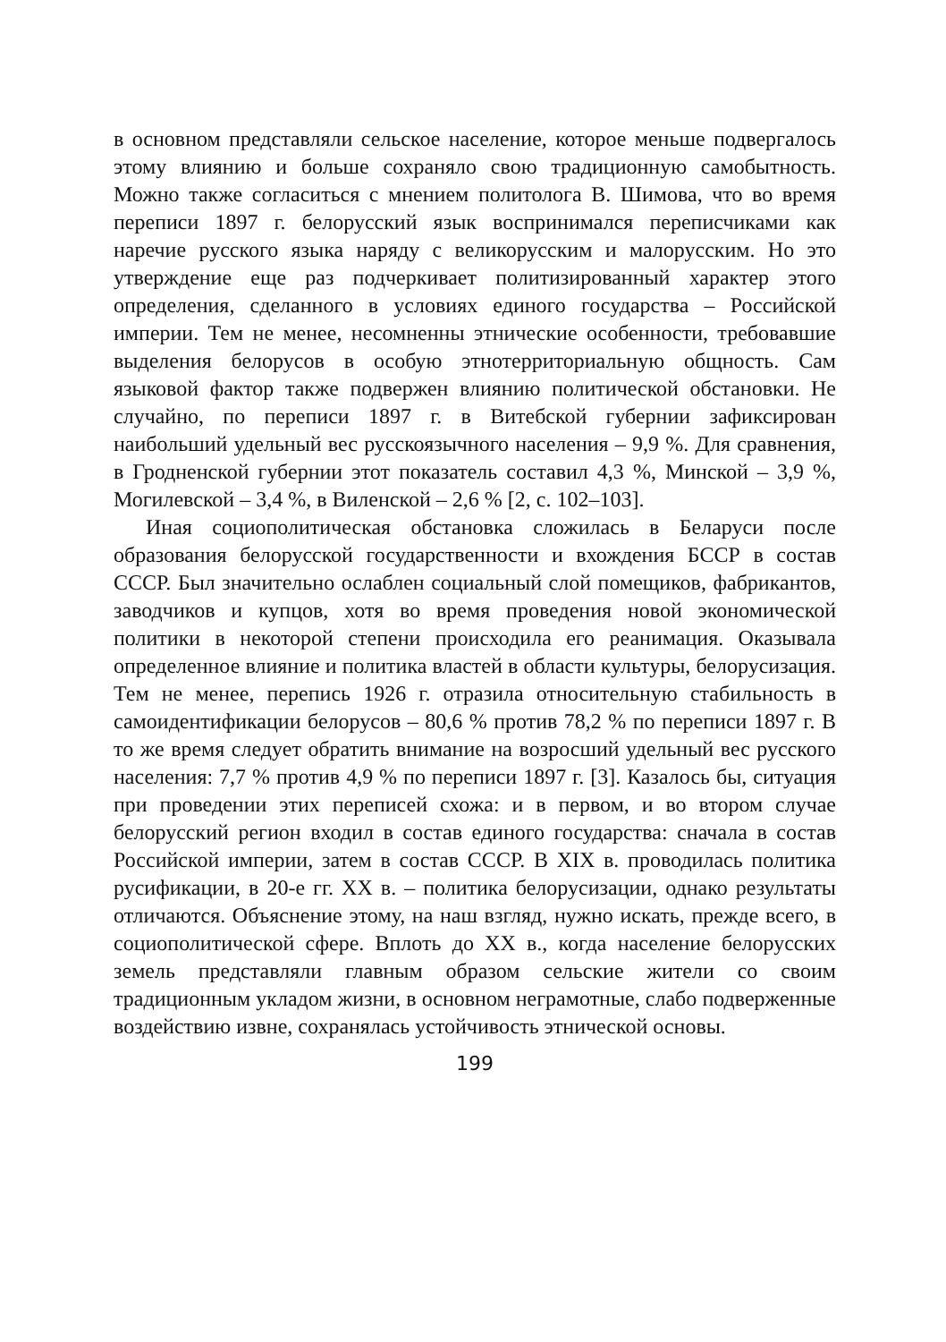в основном представляли сельское население, которое меньше подвергалось этому влиянию и больше сохраняло свою традиционную самобытность. Можно также согласиться с мнением политолога В. Шимова, что во время переписи 1897 г. белорусский язык воспринимался переписчиками как наречие русского языка наряду с великорусским и малорусским. Но это утверждение еще раз подчеркивает политизированный характер этого определения, сделанного в условиях единого государства – Российской империи. Тем не менее, несомненны этнические особенности, требовавшие выделения белорусов в особую этнотерриториальную общность. Сам языковой фактор также подвержен влиянию политической обстановки. Не случайно, по переписи 1897 г. в Витебской губернии зафиксирован наибольший удельный вес русскоязычного населения – 9,9 %. Для сравнения, в Гродненской губернии этот показатель составил 4,3 %, Минской – 3,9 %, Могилевской – 3,4 %, в Виленской – 2,6 % [2, с. 102–103].
Иная социополитическая обстановка сложилась в Беларуси после образования белорусской государственности и вхождения БССР в состав СССР. Был значительно ослаблен социальный слой помещиков, фабрикантов, заводчиков и купцов, хотя во время проведения новой экономической политики в некоторой степени происходила его реанимация. Оказывала определенное влияние и политика властей в области культуры, белорусизация. Тем не менее, перепись 1926 г. отразила относительную стабильность в самоидентификации белорусов – 80,6 % против 78,2 % по переписи 1897 г. В то же время следует обратить внимание на возросший удельный вес русского населения: 7,7 % против 4,9 % по переписи 1897 г. [3]. Казалось бы, ситуация при проведении этих переписей схожа: и в первом, и во втором случае белорусский регион входил в состав единого государства: сначала в состав Российской империи, затем в состав СССР. В XIX в. проводилась политика русификации, в 20-е гг. XX в. – политика белорусизации, однако результаты отличаются. Объяснение этому, на наш взгляд, нужно искать, прежде всего, в социополитической сфере. Вплоть до XX в., когда население белорусских земель представляли главным образом сельские жители со своим традиционным укладом жизни, в основном неграмотные, слабо подверженные воздействию извне, сохранялась устойчивость этнической основы.
199